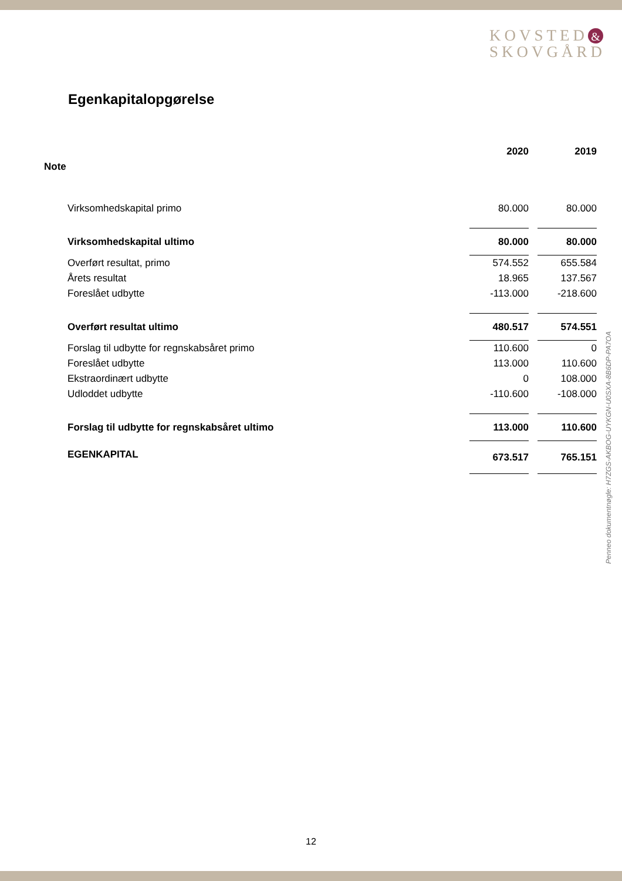KOVSTED &
SKOVGÅRD
Egenkapitalopgørelse
| | | 2020 | | 2019 |
| --- | --- | --- | --- | --- |
| Note | | | | |
| | Virksomhedskapital primo | 80.000 | | 80.000 |
| | Virksomhedskapital ultimo | 80.000 | | 80.000 |
| | Overført resultat, primo | 574.552 | | 655.584 |
| | Årets resultat | 18.965 | | 137.567 |
| | Foreslået udbytte | -113.000 | | -218.600 |
| | Overført resultat ultimo | 480.517 | | 574.551 |
| | Forslag til udbytte for regnskabsåret primo | 110.600 | | 0 |
| | Foreslået udbytte | 113.000 | | 110.600 |
| | Ekstraordinært udbytte | 0 | | 108.000 |
| | Udloddet udbytte | -110.600 | | -108.000 |
| | Forslag til udbytte for regnskabsåret ultimo | 113.000 | | 110.600 |
| | EGENKAPITAL | 673.517 | | 765.151 |
Penneo dokumentnøgle: H7ZGS-AKBOG-UYKGN-U0SXA-8B6DP-PA7OA
12